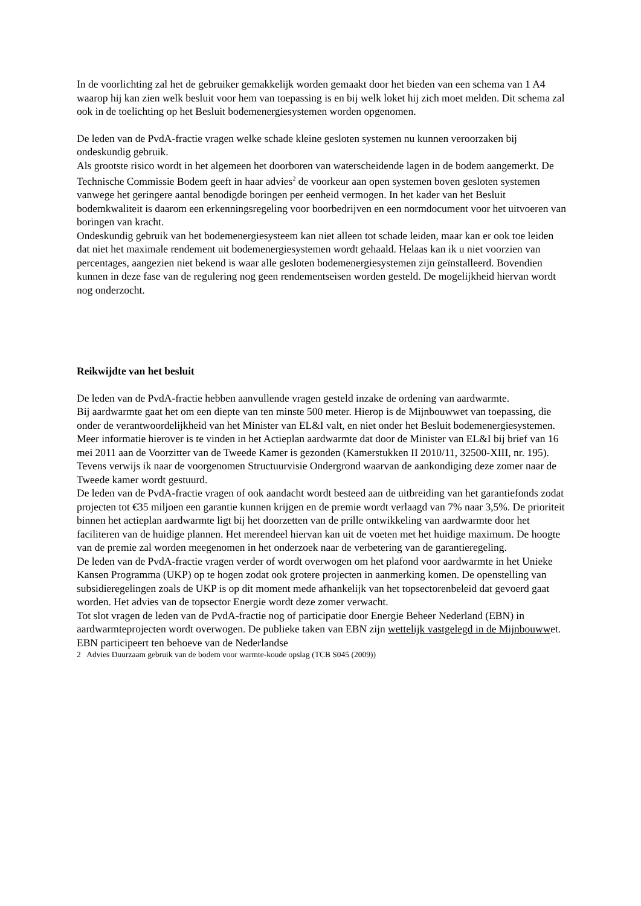In de voorlichting zal het de gebruiker gemakkelijk worden gemaakt door het bieden van een schema van 1 A4 waarop hij kan zien welk besluit voor hem van toepassing is en bij welk loket hij zich moet melden. Dit schema zal ook in de toelichting op het Besluit bodemenergiesystemen worden opgenomen.
De leden van de PvdA-fractie vragen welke schade kleine gesloten systemen nu kunnen veroorzaken bij ondeskundig gebruik.
Als grootste risico wordt in het algemeen het doorboren van waterscheidende lagen in de bodem aangemerkt. De Technische Commissie Bodem geeft in haar advies<sup>2</sup> de voorkeur aan open systemen boven gesloten systemen vanwege het geringere aantal benodigde boringen per eenheid vermogen. In het kader van het Besluit bodemkwaliteit is daarom een erkenningsregeling voor boorbedrijven en een normdocument voor het uitvoeren van boringen van kracht.
Ondeskundig gebruik van het bodemenergiesysteem kan niet alleen tot schade leiden, maar kan er ook toe leiden dat niet het maximale rendement uit bodemenergiesystemen wordt gehaald. Helaas kan ik u niet voorzien van percentages, aangezien niet bekend is waar alle gesloten bodemenergiesystemen zijn geïnstalleerd. Bovendien kunnen in deze fase van de regulering nog geen rendementseisen worden gesteld. De mogelijkheid hiervan wordt nog onderzocht.
Reikwijdte van het besluit
De leden van de PvdA-fractie hebben aanvullende vragen gesteld inzake de ordening van aardwarmte.
Bij aardwarmte gaat het om een diepte van ten minste 500 meter. Hierop is de Mijnbouwwet van toepassing, die onder de verantwoordelijkheid van het Minister van EL&I valt, en niet onder het Besluit bodemenergiesystemen.
Meer informatie hierover is te vinden in het Actieplan aardwarmte dat door de Minister van EL&I bij brief van 16 mei 2011 aan de Voorzitter van de Tweede Kamer is gezonden (Kamerstukken II 2010/11, 32500-XIII, nr. 195). Tevens verwijs ik naar de voorgenomen Structuurvisie Ondergrond waarvan de aankondiging deze zomer naar de Tweede kamer wordt gestuurd.
De leden van de PvdA-fractie vragen of ook aandacht wordt besteed aan de uitbreiding van het garantiefonds zodat projecten tot €35 miljoen een garantie kunnen krijgen en de premie wordt verlaagd van 7% naar 3,5%. De prioriteit binnen het actieplan aardwarmte ligt bij het doorzetten van de prille ontwikkeling van aardwarmte door het faciliteren van de huidige plannen. Het merendeel hiervan kan uit de voeten met het huidige maximum. De hoogte van de premie zal worden meegenomen in het onderzoek naar de verbetering van de garantieregeling.
De leden van de PvdA-fractie vragen verder of wordt overwogen om het plafond voor aardwarmte in het Unieke Kansen Programma (UKP) op te hogen zodat ook grotere projecten in aanmerking komen. De openstelling van subsidieregelingen zoals de UKP is op dit moment mede afhankelijk van het topsectorenbeleid dat gevoerd gaat worden. Het advies van de topsector Energie wordt deze zomer verwacht.
Tot slot vragen de leden van de PvdA-fractie nog of participatie door Energie Beheer Nederland (EBN) in aardwarmteprojecten wordt overwogen. De publieke taken van EBN zijn wettelijk vastgelegd in de Mijnbouwwet. EBN participeert ten behoeve van de Nederlandse
2 Advies Duurzaam gebruik van de bodem voor warmte-koude opslag (TCB S045 (2009))